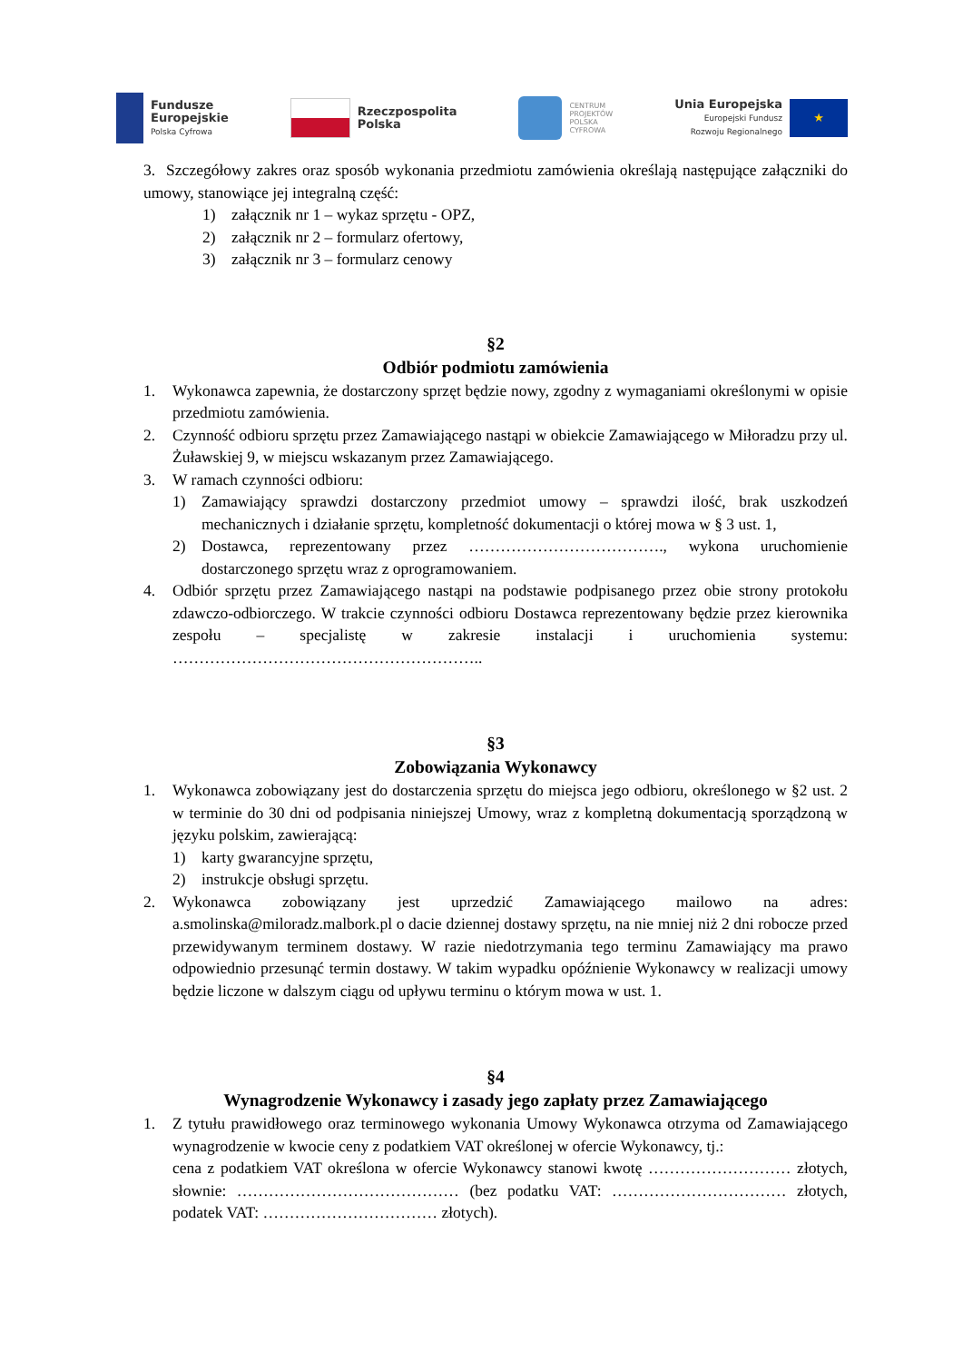Fundusze
Europejskie
Polska Cyfrowa
Rzeczpospolita
Polska
CENTRUM
PROJEKTÓW
POLSKA
CYFROWA
Unia Europejska
Europejski Fundusz
Rozwoju Regionalnego
★
3. Szczegółowy zakres oraz sposób wykonania przedmiotu zamówienia określają następujące załączniki do umowy, stanowiące jej integralną część:
1) załącznik nr 1 – wykaz sprzętu - OPZ,
2) załącznik nr 2 – formularz ofertowy,
3) załącznik nr 3 – formularz cenowy
§2
Odbiór podmiotu zamówienia
1. Wykonawca zapewnia, że dostarczony sprzęt będzie nowy, zgodny z wymaganiami określonymi w opisie przedmiotu zamówienia.
2. Czynność odbioru sprzętu przez Zamawiającego nastąpi w obiekcie Zamawiającego w Miłoradzu przy ul. Żuławskiej 9, w miejscu wskazanym przez Zamawiającego.
3. W ramach czynności odbioru:
1) Zamawiający sprawdzi dostarczony przedmiot umowy – sprawdzi ilość, brak uszkodzeń mechanicznych i działanie sprzętu, kompletność dokumentacji o której mowa w § 3 ust. 1,
2) Dostawca, reprezentowany przez ………………………………., wykona uruchomienie dostarczonego sprzętu wraz z oprogramowaniem.
4. Odbiór sprzętu przez Zamawiającego nastąpi na podstawie podpisanego przez obie strony protokołu zdawczo-odbiorczego. W trakcie czynności odbioru Dostawca reprezentowany będzie przez kierownika zespołu – specjalistę w zakresie instalacji i uruchomienia systemu: …………………………………………………..
§3
Zobowiązania Wykonawcy
1. Wykonawca zobowiązany jest do dostarczenia sprzętu do miejsca jego odbioru, określonego w §2 ust. 2 w terminie do 30 dni od podpisania niniejszej Umowy, wraz z kompletną dokumentacją sporządzoną w języku polskim, zawierającą:
1) karty gwarancyjne sprzętu,
2) instrukcje obsługi sprzętu.
2. Wykonawca zobowiązany jest uprzedzić Zamawiającego mailowo na adres: a.smolinska@miloradz.malbork.pl o dacie dziennej dostawy sprzętu, na nie mniej niż 2 dni robocze przed przewidywanym terminem dostawy. W razie niedotrzymania tego terminu Zamawiający ma prawo odpowiednio przesunąć termin dostawy. W takim wypadku opóźnienie Wykonawcy w realizacji umowy będzie liczone w dalszym ciągu od upływu terminu o którym mowa w ust. 1.
§4
Wynagrodzenie Wykonawcy i zasady jego zapłaty przez Zamawiającego
1. Z tytułu prawidłowego oraz terminowego wykonania Umowy Wykonawca otrzyma od Zamawiającego wynagrodzenie w kwocie ceny z podatkiem VAT określonej w ofercie Wykonawcy, tj.:
cena z podatkiem VAT określona w ofercie Wykonawcy stanowi kwotę ……………………… złotych, słownie: …………………………………… (bez podatku VAT: …………………………… złotych, podatek VAT: …………………………… złotych).